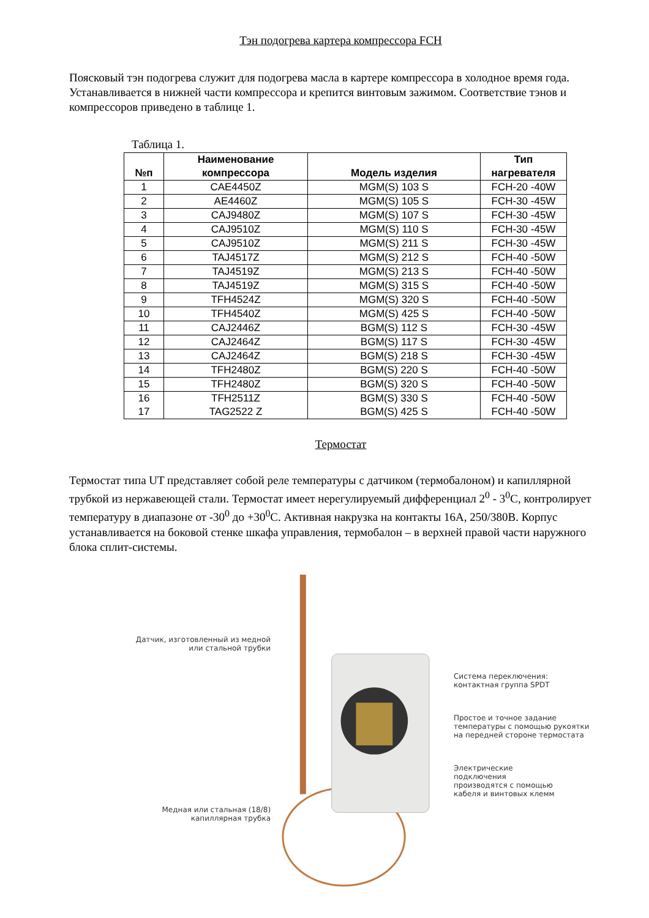Тэн подогрева картера компрессора FCH
Поясковый тэн подогрева служит для подогрева масла в картере компрессора в холодное время года. Устанавливается в нижней части компрессора и крепится винтовым зажимом. Соответствие тэнов и компрессоров приведено в таблице 1.
Таблица 1.
| №п | Наименование компрессора | Модель изделия | Тип нагревателя |
| --- | --- | --- | --- |
| 1 | CAE4450Z | MGM(S) 103 S | FCH-20 -40W |
| 2 | AE4460Z | MGM(S) 105 S | FCH-30 -45W |
| 3 | CAJ9480Z | MGM(S) 107 S | FCH-30 -45W |
| 4 | CAJ9510Z | MGM(S) 110 S | FCH-30 -45W |
| 5 | CAJ9510Z | MGM(S) 211 S | FCH-30 -45W |
| 6 | TAJ4517Z | MGM(S) 212 S | FCH-40 -50W |
| 7 | TAJ4519Z | MGM(S) 213 S | FCH-40 -50W |
| 8 | TAJ4519Z | MGM(S) 315 S | FCH-40 -50W |
| 9 | TFH4524Z | MGM(S) 320 S | FCH-40 -50W |
| 10 | TFH4540Z | MGM(S) 425 S | FCH-40 -50W |
| 11 | CAJ2446Z | BGM(S) 112 S | FCH-30 -45W |
| 12 | CAJ2464Z | BGM(S) 117 S | FCH-30 -45W |
| 13 | CAJ2464Z | BGM(S) 218 S | FCH-30 -45W |
| 14 | TFH2480Z | BGM(S) 220 S | FCH-40 -50W |
| 15 | TFH2480Z | BGM(S) 320 S | FCH-40 -50W |
| 16 17 | TFH2511Z TAG2522 Z | BGM(S) 330 S BGM(S) 425 S | FCH-40 -50W FCH-40 -50W |
Термостат
Термостат типа UT представляет собой реле температуры с датчиком (термобалоном) и капиллярной трубкой из нержавеющей стали. Термостат имеет нерегулируемый дифференциал 2<sup>0</sup> - 3<sup>0</sup>C, контролирует температуру в диапазоне от -30<sup>0</sup> до +30<sup>0</sup>C. Активная накрузка на контакты 16А, 250/380В. Корпус устанавливается на боковой стенке шкафа управления, термобалон – в верхней правой части наружного блока сплит-системы.
Датчик, изготовленный из медной
или стальной трубки
Медная или стальная (18/8)
капиллярная трубка
Система переключения:
контактная группа SPDT
Простое и точное задание
температуры с помощью рукоятки
на передней стороне термостата
Электрические
подключения
производятся с помощью
кабеля и винтовых клемм